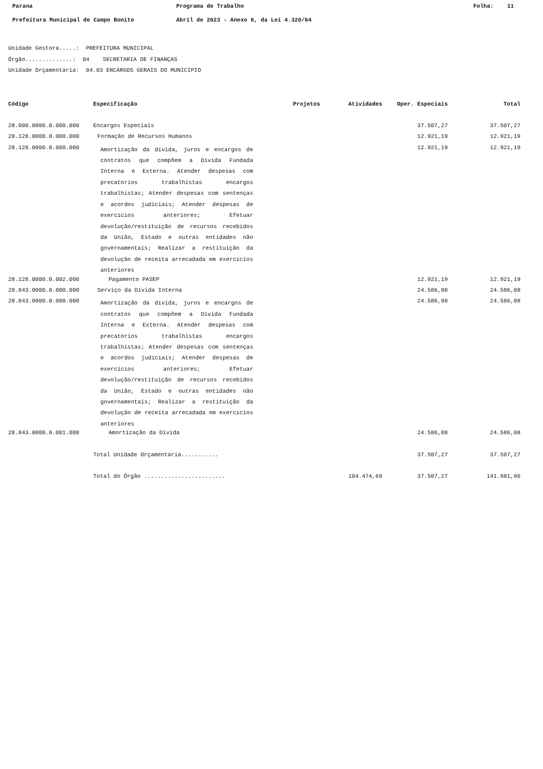Parana Programa de Trabalho Folha: 11
Prefeitura Municipal de Campo Bonito Abril de 2023 - Anexo 6, da Lei 4.320/64
Unidade Gestora.....: PREFEITURA MUNICIPAL
Órgão..............: 04 SECRETARIA DE FINANÇAS
Unidade Orçamentária: 04.03 ENCARGOS GERAIS DO MUNICIPIO
| Código | Especificação | Projetos | Atividades | Oper. Especiais | Total |
| --- | --- | --- | --- | --- | --- |
| 28.000.0000.0.000.000 | Encargos Especiais | | | 37.507,27 | 37.507,27 |
| 28.128.0000.0.000.000 | Formação de Recursos Humanos | | | 12.921,19 | 12.921,19 |
| 28.128.0000.0.000.000 | Amortização da dívida, juros e encargos de contratos que compõem a Dívida Fundada Interna e Externa. Atender despesas com precatórios trabalhistas encargos trabalhistas; Atender despesas com sentenças e acordos judiciais; Atender despesas de exercícios anteriores; Efetuar devolução/restituição de recursos recebidos da União, Estado e outras entidades não governamentais; Realizar a restituição da devolução de receita arrecadada em exercícios anteriores | | | 12.921,19 | 12.921,19 |
| 28.128.0000.0.002.000 | Pagamento PASEP | | | 12.921,19 | 12.921,19 |
| 28.843.0000.0.000.000 | Serviço da Dívida Interna | | | 24.586,08 | 24.586,08 |
| 28.843.0000.0.000.000 | Amortização da dívida, juros e encargos de contratos que compõem a Dívida Fundada Interna e Externa. Atender despesas com precatórios trabalhistas encargos trabalhistas; Atender despesas com sentenças e acordos judiciais; Atender despesas de exercícios anteriores; Efetuar devolução/restituição de recursos recebidos da União, Estado e outras entidades não governamentais; Realizar a restituição da devolução de receita arrecadada em exercícios anteriores | | | 24.586,08 | 24.586,08 |
| 28.843.0000.0.001.000 | Amortização da Divida | | | 24.586,08 | 24.586,08 |
| | Total Unidade Orçamentária........... | | | 37.507,27 | 37.507,27 |
| | Total do Órgão ........................ | | 104.474,69 | 37.507,27 | 141.981,96 |